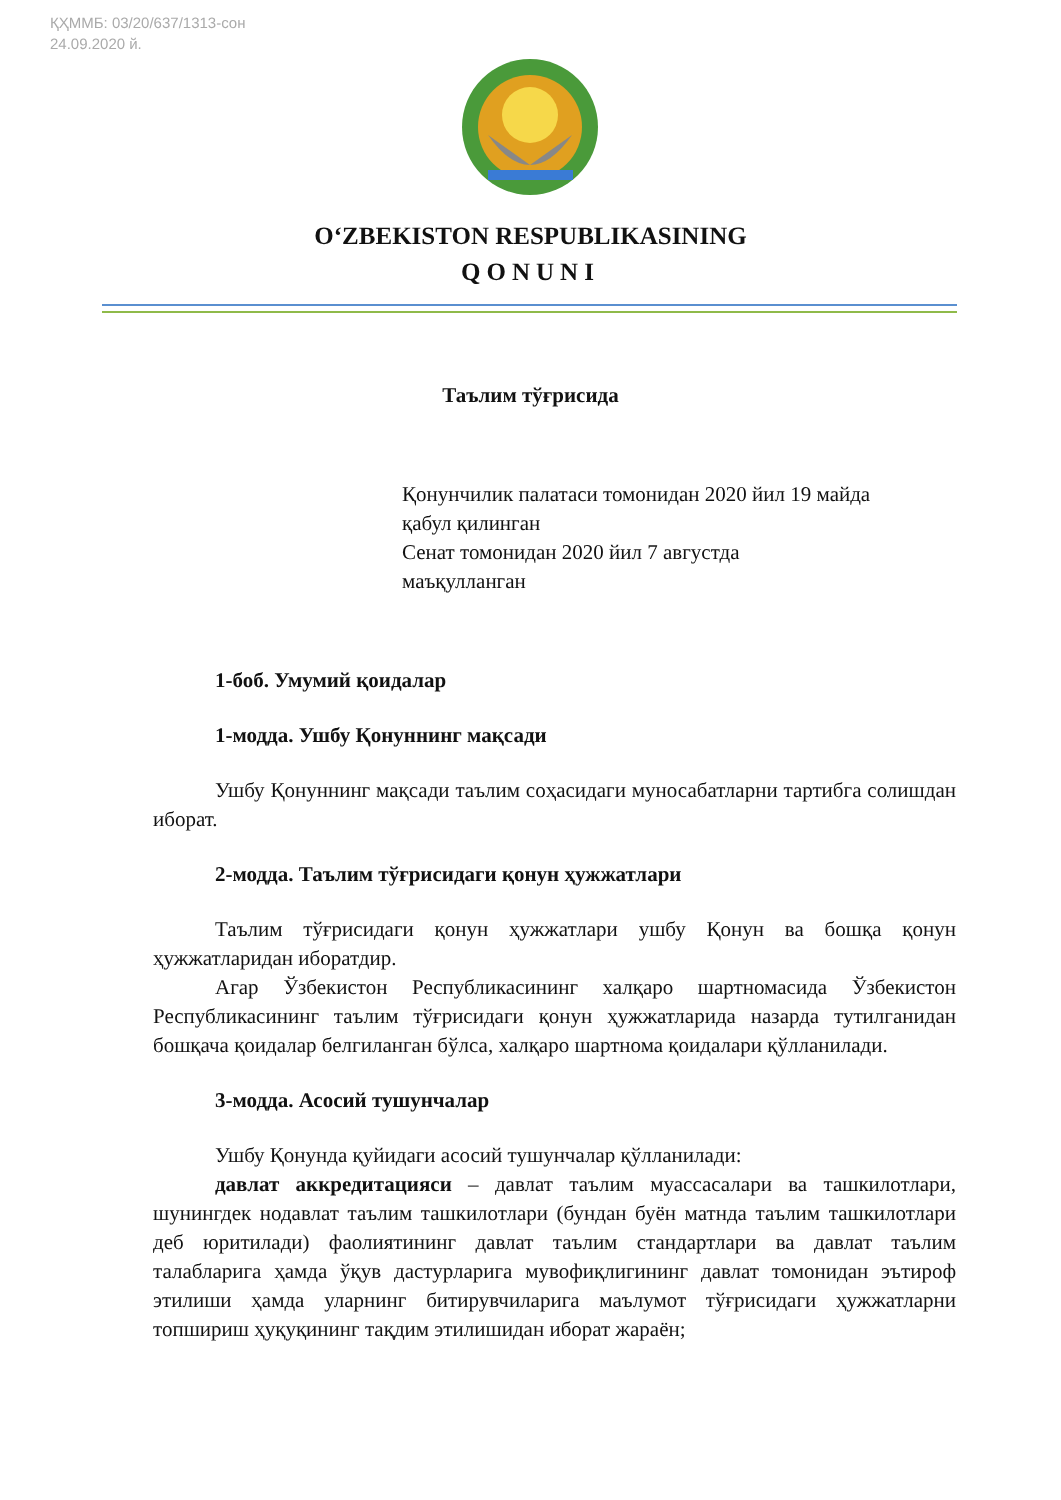ҚҲММБ: 03/20/637/1313-сон
24.09.2020 й.
O‘ZBEKISTON RESPUBLIKASINING
QONUNI
Таълим тўғрисида
Қонунчилик палатаси томонидан 2020 йил 19 майда
қабул қилинган
Сенат томонидан 2020 йил 7 августда
маъқулланган
1-боб. Умумий қоидалар
1-модда. Ушбу Қонуннинг мақсади
Ушбу Қонуннинг мақсади таълим соҳасидаги муносабатларни тартибга солишдан иборат.
2-модда. Таълим тўғрисидаги қонун ҳужжатлари
Таълим тўғрисидаги қонун ҳужжатлари ушбу Қонун ва бошқа қонун ҳужжатларидан иборатдир.
Агар Ўзбекистон Республикасининг халқаро шартномасида Ўзбекистон Республикасининг таълим тўғрисидаги қонун ҳужжатларида назарда тутилганидан бошқача қоидалар белгиланган бўлса, халқаро шартнома қоидалари қўлланилади.
3-модда. Асосий тушунчалар
Ушбу Қонунда қуйидаги асосий тушунчалар қўлланилади:
давлат аккредитацияси – давлат таълим муассасалари ва ташкилотлари, шунингдек нодавлат таълим ташкилотлари (бундан буён матнда таълим ташкилотлари деб юритилади) фаолиятининг давлат таълим стандартлари ва давлат таълим талабларига ҳамда ўқув дастурларига мувофиқлигининг давлат томонидан эътироф этилиши ҳамда уларнинг битирувчиларига маълумот тўғрисидаги ҳужжатларни топшириш ҳуқуқининг тақдим этилишидан иборат жараён;